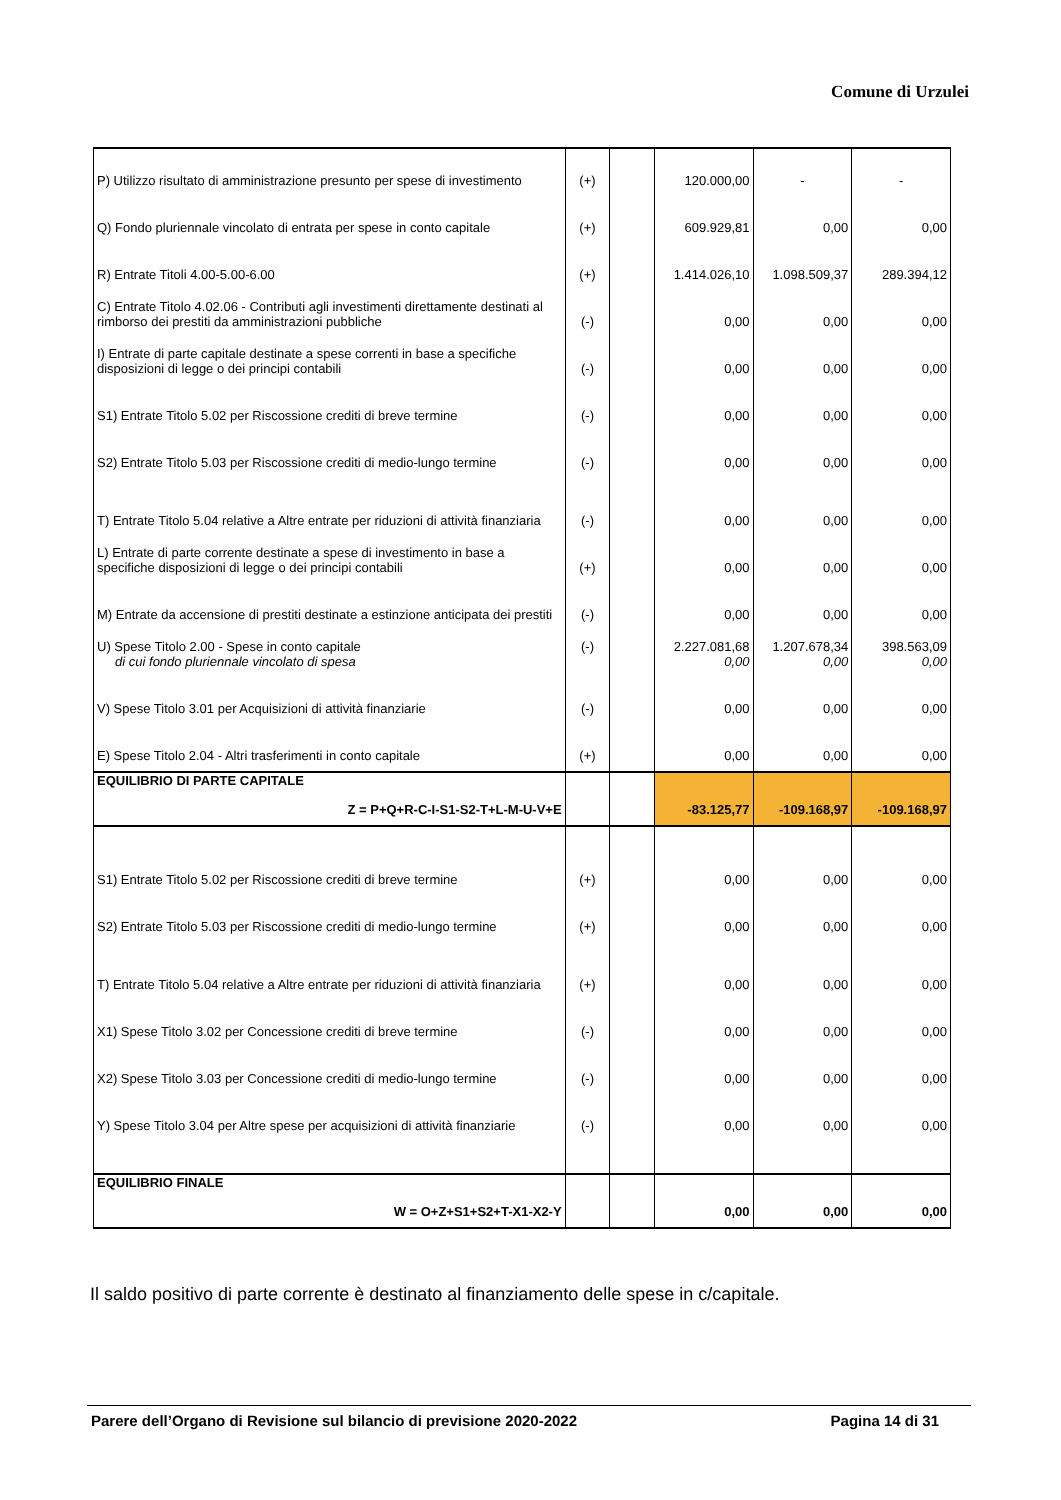Comune di Urzulei
| P) Utilizzo risultato di amministrazione presunto per spese di investimento | (+) | | 120.000,00 | - | - |
| Q) Fondo pluriennale vincolato di entrata per spese in conto capitale | (+) | | 609.929,81 | 0,00 | 0,00 |
| R) Entrate Titoli 4.00-5.00-6.00 | (+) | | 1.414.026,10 | 1.098.509,37 | 289.394,12 |
| C) Entrate Titolo 4.02.06 - Contributi agli investimenti direttamente destinati al rimborso dei prestiti da amministrazioni pubbliche | (-) | | 0,00 | 0,00 | 0,00 |
| I) Entrate di parte capitale destinate a spese correnti in base a specifiche disposizioni di legge o dei principi contabili | (-) | | 0,00 | 0,00 | 0,00 |
| S1) Entrate Titolo 5.02 per Riscossione crediti di breve termine | (-) | | 0,00 | 0,00 | 0,00 |
| S2) Entrate Titolo 5.03 per Riscossione crediti di medio-lungo termine | (-) | | 0,00 | 0,00 | 0,00 |
| T) Entrate Titolo 5.04 relative a Altre entrate per riduzioni di attività finanziaria | (-) | | 0,00 | 0,00 | 0,00 |
| L) Entrate di parte corrente destinate a spese di investimento in base a specifiche disposizioni di legge o dei principi contabili | (+) | | 0,00 | 0,00 | 0,00 |
| M) Entrate da accensione di prestiti destinate a estinzione anticipata dei prestiti | (-) | | 0,00 | 0,00 | 0,00 |
| U) Spese Titolo 2.00 - Spese in conto capitale di cui fondo pluriennale vincolato di spesa | (-) | | 2.227.081,68 0,00 | 1.207.678,34 0,00 | 398.563,09 0,00 |
| V) Spese Titolo 3.01 per Acquisizioni di attività finanziarie | (-) | | 0,00 | 0,00 | 0,00 |
| E) Spese Titolo 2.04 - Altri trasferimenti in conto capitale | (+) | | 0,00 | 0,00 | 0,00 |
| EQUILIBRIO DI PARTE CAPITALE Z = P+Q+R-C-I-S1-S2-T+L-M-U-V+E | | | -83.125,77 | -109.168,97 | -109.168,97 |
| S1) Entrate Titolo 5.02 per Riscossione crediti di breve termine | (+) | | 0,00 | 0,00 | 0,00 |
| S2) Entrate Titolo 5.03 per Riscossione crediti di medio-lungo termine | (+) | | 0,00 | 0,00 | 0,00 |
| T) Entrate Titolo 5.04 relative a Altre entrate per riduzioni di attività finanziaria | (+) | | 0,00 | 0,00 | 0,00 |
| X1) Spese Titolo 3.02 per Concessione crediti di breve termine | (-) | | 0,00 | 0,00 | 0,00 |
| X2) Spese Titolo 3.03 per Concessione crediti di medio-lungo termine | (-) | | 0,00 | 0,00 | 0,00 |
| Y) Spese Titolo 3.04 per Altre spese per acquisizioni di attività finanziarie | (-) | | 0,00 | 0,00 | 0,00 |
| EQUILIBRIO FINALE W = O+Z+S1+S2+T-X1-X2-Y | | | 0,00 | 0,00 | 0,00 |
Il saldo positivo di parte corrente è destinato al finanziamento delle spese in c/capitale.
Parere dell’Organo di Revisione sul bilancio di previsione 2020-2022 Pagina 14 di 31